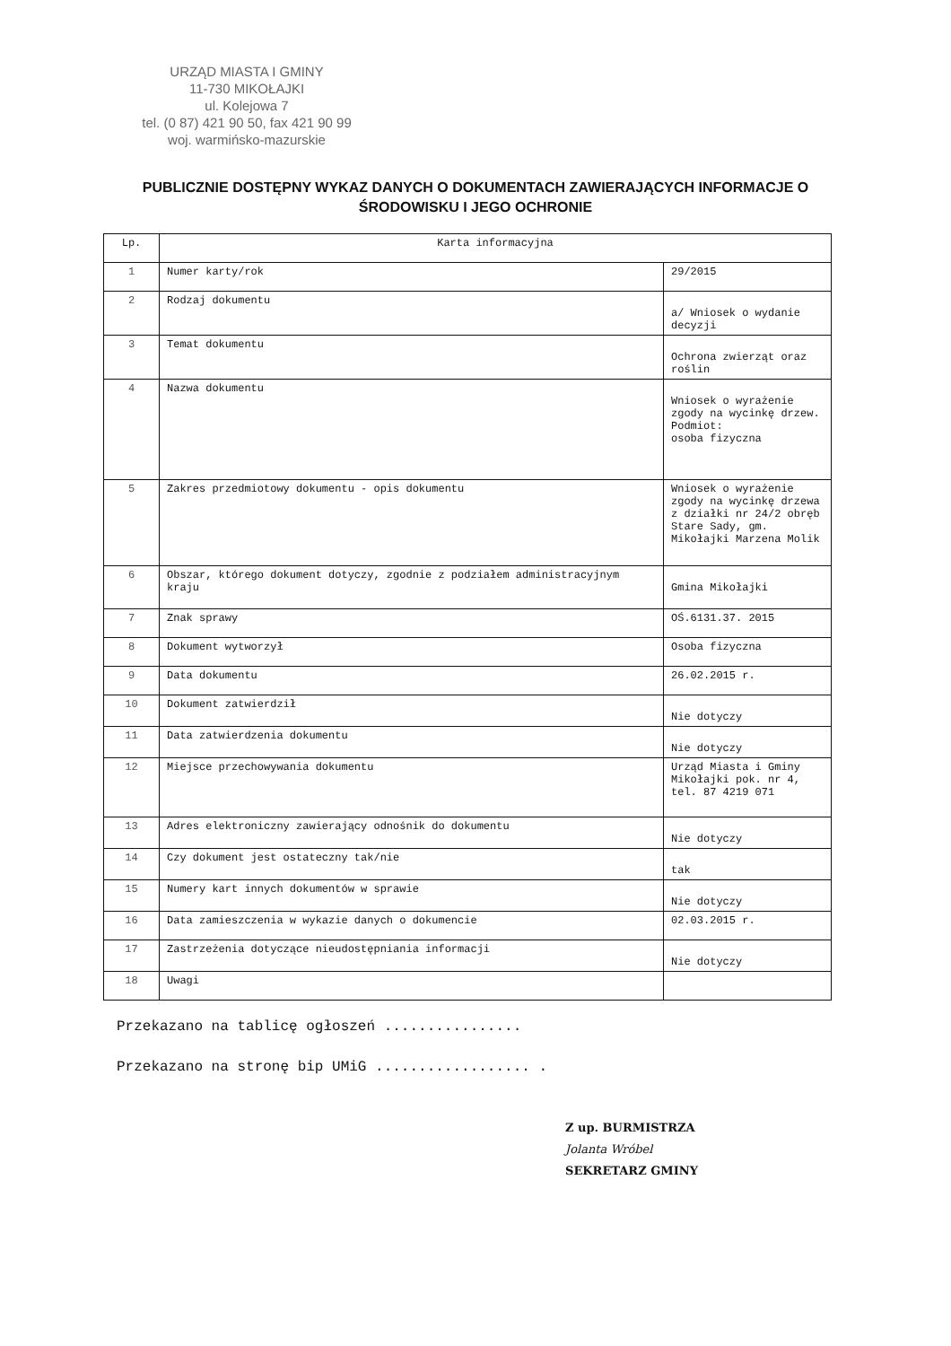URZĄD MIASTA I GMINY
11-730 MIKOŁAJKI
ul. Kolejowa 7
tel. (0 87) 421 90 50, fax 421 90 99
woj. warmińsko-mazurskie
PUBLICZNIE DOSTĘPNY WYKAZ DANYCH O DOKUMENTACH ZAWIERAJĄCYCH INFORMACJE O ŚRODOWISKU I JEGO OCHRONIE
| Lp. | Karta informacyjna | |
| --- | --- | --- |
| 1 | Numer karty/rok | 29/2015 |
| 2 | Rodzaj dokumentu | a/ Wniosek o wydanie decyzji |
| 3 | Temat dokumentu | Ochrona zwierząt oraz roślin |
| 4 | Nazwa dokumentu | Wniosek o wyrażenie zgody na wycinkę drzew. Podmiot: osoba fizyczna |
| 5 | Zakres przedmiotowy dokumentu - opis dokumentu | Wniosek o wyrażenie zgody na wycinkę drzewa z działki nr 24/2 obręb Stare Sady, gm. Mikołajki Marzena Molik |
| 6 | Obszar, którego dokument dotyczy, zgodnie z podziałem administracyjnym kraju | Gmina Mikołajki |
| 7 | Znak sprawy | OŚ.6131.37. 2015 |
| 8 | Dokument wytworzył | Osoba fizyczna |
| 9 | Data dokumentu | 26.02.2015 r. |
| 10 | Dokument zatwierdził | Nie dotyczy |
| 11 | Data zatwierdzenia dokumentu | Nie dotyczy |
| 12 | Miejsce przechowywania dokumentu | Urząd Miasta i Gminy Mikołajki pok. nr 4, tel. 87 4219 071 |
| 13 | Adres elektroniczny zawierający odnośnik do dokumentu | Nie dotyczy |
| 14 | Czy dokument jest ostateczny tak/nie | tak |
| 15 | Numery kart innych dokumentów w sprawie | Nie dotyczy |
| 16 | Data zamieszczenia w wykazie danych o dokumencie | 02.03.2015 r. |
| 17 | Zastrzeżenia dotyczące nieudostępniania informacji | Nie dotyczy |
| 18 | Uwagi | |
Przekazano na tablicę ogłoszeń ................
Przekazano na stronę bip UMiG .................. .
Z up. BURMISTRZA
Jolanta Wróbel
SEKRETARZ GMINY